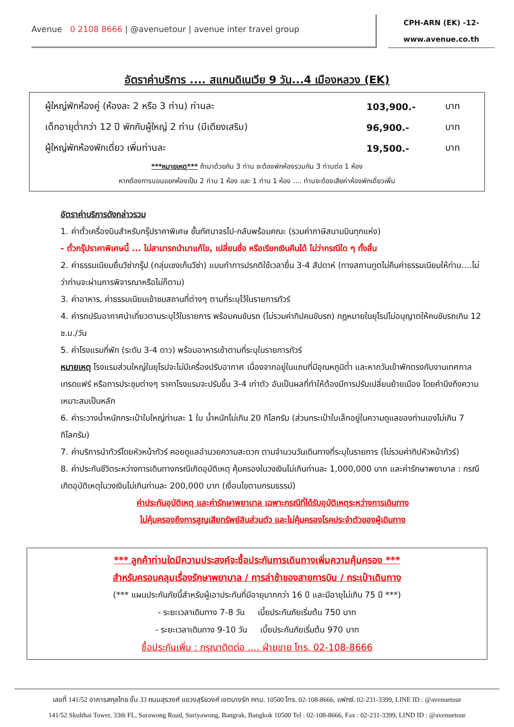Avenue 0 2108 8666 | @avenuetour | avenue inter travel group
CPH-ARN (EK) -12-
www.avenue.co.th
อัตราค่าบริการ .... สแกนดิเนเวีย 9 วัน...4 เมืองหลวง (EK)
| ผู้ใหญ่พักห้องคู่ (ห้องละ 2 หรือ 3 ท่าน) ท่านละ | 103,900.- | บาท |
| เด็กอายุต่ำกว่า 12 ปี พักกับผู้ใหญ่ 2 ท่าน (มีเตียงเสริม) | 96,900.- | บาท |
| ผู้ใหญ่พักห้องพักเดี่ยว เพิ่มท่านละ | 19,500.- | บาท |
***หมายเหตุ*** ถ้ามาด้วยกัน 3 ท่าน จะต้องพักห้องรวมกัน 3 ท่านต่อ 1 ห้อง
หากต้องการนอนแยกห้องเป็น 2 ท่าน 1 ห้อง และ 1 ท่าน 1 ห้อง .... ท่านจะต้องเสียค่าห้องพักเดี่ยวเพิ่ม
อัตราค่าบริการดังกล่าวรวม
1. ค่าตั๋วเครื่องบินสำหรับกรุ๊ปราคาพิเศษ ชั้นทัศนาจรไป-กลับพร้อมคณะ (รวมค่าภาษีสนามบินทุกแห่ง)
- ตั๋วกรุ๊ปราคาพิเศษนี้ ... ไม่สามารถนำมาแก้ไข, เปลี่ยนชื่อ หรือเรียกเงินคืนได้ ไม่ว่ากรณีใด ๆ ทั้งสิ้น
2. ค่าธรรมเนียมยื่นวีซ่ากรุ๊ป (กลุ่มเชงเก้นวีซ่า) แบบทำการปรกติใช้เวลายื่น 3-4 สัปดาห์ (ทางสถานทูตไม่คืนค่าธรรมเนียมให้ท่าน....ไม่ว่าท่านจะผ่านการพิจารณาหรือไม่ก็ตาม)
3. ค่าอาหาร, ค่าธรรมเนียมเข้าชมสถานที่ต่างๆ ตามที่ระบุไว้ในรายการทัวร์
4. ค่ารถปรับอากาศนำเที่ยวตามระบุไว้ในรายการ พร้อมคนขับรถ (ไม่รวมค่าทิปคนขับรถ) กฎหมายในยุโรปไม่อนุญาตให้คนขับรถเกิน 12 ช.ม./วัน
5. ค่าโรงแรมที่พัก (ระดับ 3-4 ดาว) พร้อมอาหารเช้าตามที่ระบุในรายการทัวร์
หมายเหตุ โรงแรมส่วนใหญ่ในยุโรปจะไม่มีเครื่องปรับอากาศ เนื่องจากอยู่ในแถบที่มีอุณหภูมิต่ำ และหากวันเข้าพักตรงกับงานเทศกาลเทรดแฟร์ หรือการประชุมต่างๆ ราคาโรงแรมจะปรับขึ้น 3-4 เท่าตัว อันเป็นผลที่ทำให้ต้องมีการปรับเปลี่ยนย้ายเมือง โดยคำนึงถึงความเหมาะสมเป็นหลัก
6. ค่าระวางน้ำหนักกระเป๋าใบใหญ่ท่านละ 1 ใบ น้ำหนักไม่เกิน 20 กิโลกรัม (ส่วนกระเป๋าใบเล็กอยู่ในความดูแลของท่านเองไม่เกิน 7 กิโลกรัม)
7. ค่าบริการนำทัวร์โดยหัวหน้าทัวร์ คอยดูแลอำนวยความสะดวก ตามจำนวนวันเดินทางที่ระบุในรายการ (ไม่รวมค่าทิปหัวหน้าทัวร์)
8. ค่าประกันชีวิตระหว่างการเดินทางกรณีเกิดอุบัติเหตุ คุ้มครองในวงเงินไม่เกินท่านละ 1,000,000 บาท และค่ารักษาพยาบาล : กรณีเกิดอุบัติเหตุในวงเงินไม่เกินท่านละ 200,000 บาท (เงื่อนไขตามกรมธรรม์)
ค่าประกันอุบัติเหตุ และค่ารักษาพยาบาล เฉพาะกรณีที่ได้รับอุบัติเหตุระหว่างการเดินทาง
ไม่คุ้มครองถึงการสูญเสียทรัพย์สินส่วนตัว และไม่คุ้มครองโรคประจำตัวของผู้เดินทาง
*** ลูกค้าท่านใดมีความประสงค์จะซื้อประกันการเดินทางเพิ่มความคุ้มครอง ***
สำหรับครอบคลุมเรื่องรักษาพยาบาล / การล่าช้าของสายการบิน / กระเป๋าเดินทาง
(*** แผนประกันภัยนี้สำหรับผู้เอาประกันที่มีอายุมากกว่า 16 ปี และมีอายุไม่เกิน 75 ปี ***)
- ระยะเวลาเดินทาง 7-8 วัน เบี้ยประกันภัยเริ่มต้น 750 บาท
- ระยะเวลาเดินทาง 9-10 วัน เบี้ยประกันภัยเริ่มต้น 970 บาท
ซื้อประกันเพิ่ม : กรุณาติดต่อ .... ฝ่ายขาย โทร. 02-108-8666
เลขที่ 141/52 อาคารสกุลไทย ชั้น 33 ถนนสุรวงศ์ แขวงสุริยวงศ์ เขตบางรัก กทม. 10500 โทร. 02-108-8666, แฟกซ์. 02-231-3399, LINE ID : @avenuetour
141/52 Skulthai Tower, 33th FL, Surawong Road, Suriyawong, Bangrak, Bangkok 10500 Tel : 02-108-8666, Fax : 02-231-3399, LIND ID : @avenuetour